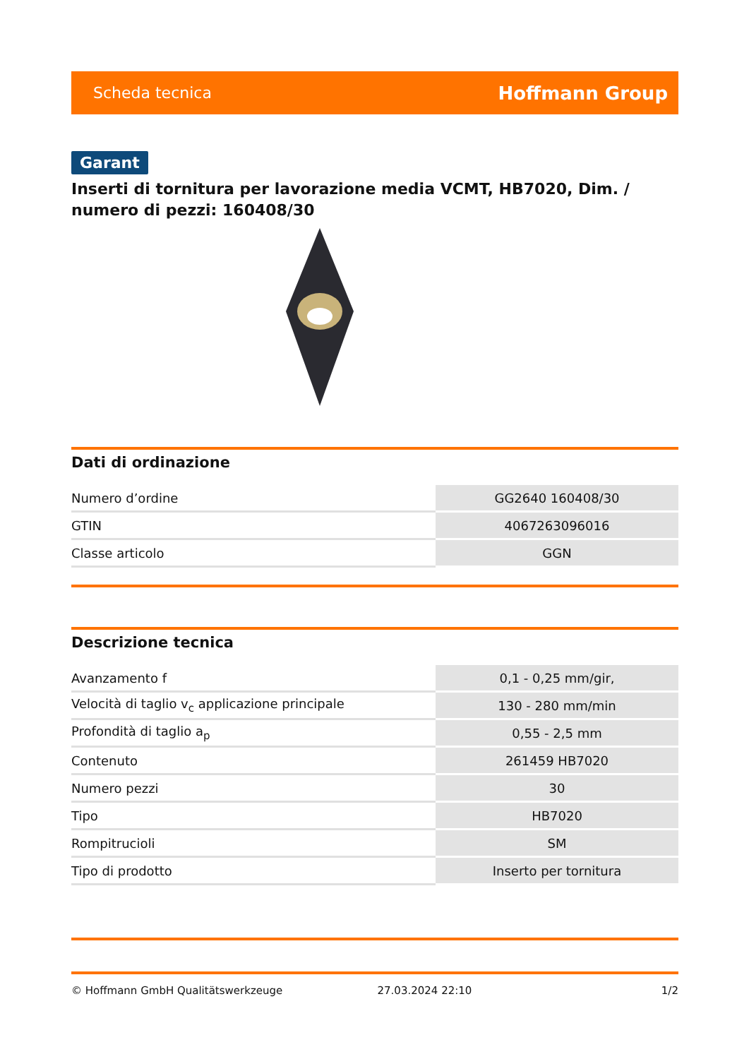Scheda tecnica Hoffmann Group
Garant
Inserti di tornitura per lavorazione media VCMT, HB7020, Dim. / numero di pezzi: 160408/30
Dati di ordinazione
| Numero d’ordine | GG2640 160408/30 |
| GTIN | 4067263096016 |
| Classe articolo | GGN |
Descrizione tecnica
| Avanzamento f | 0,1 - 0,25 mm/gir, |
| Velocità di taglio v<sub>c</sub> applicazione principale | 130 - 280 mm/min |
| Profondità di taglio a<sub>p</sub> | 0,55 - 2,5 mm |
| Contenuto | 261459 HB7020 |
| Numero pezzi | 30 |
| Tipo | HB7020 |
| Rompitrucioli | SM |
| Tipo di prodotto | Inserto per tornitura |
© Hoffmann GmbH Qualitätswerkzeuge 27.03.2024 22:10 1/2